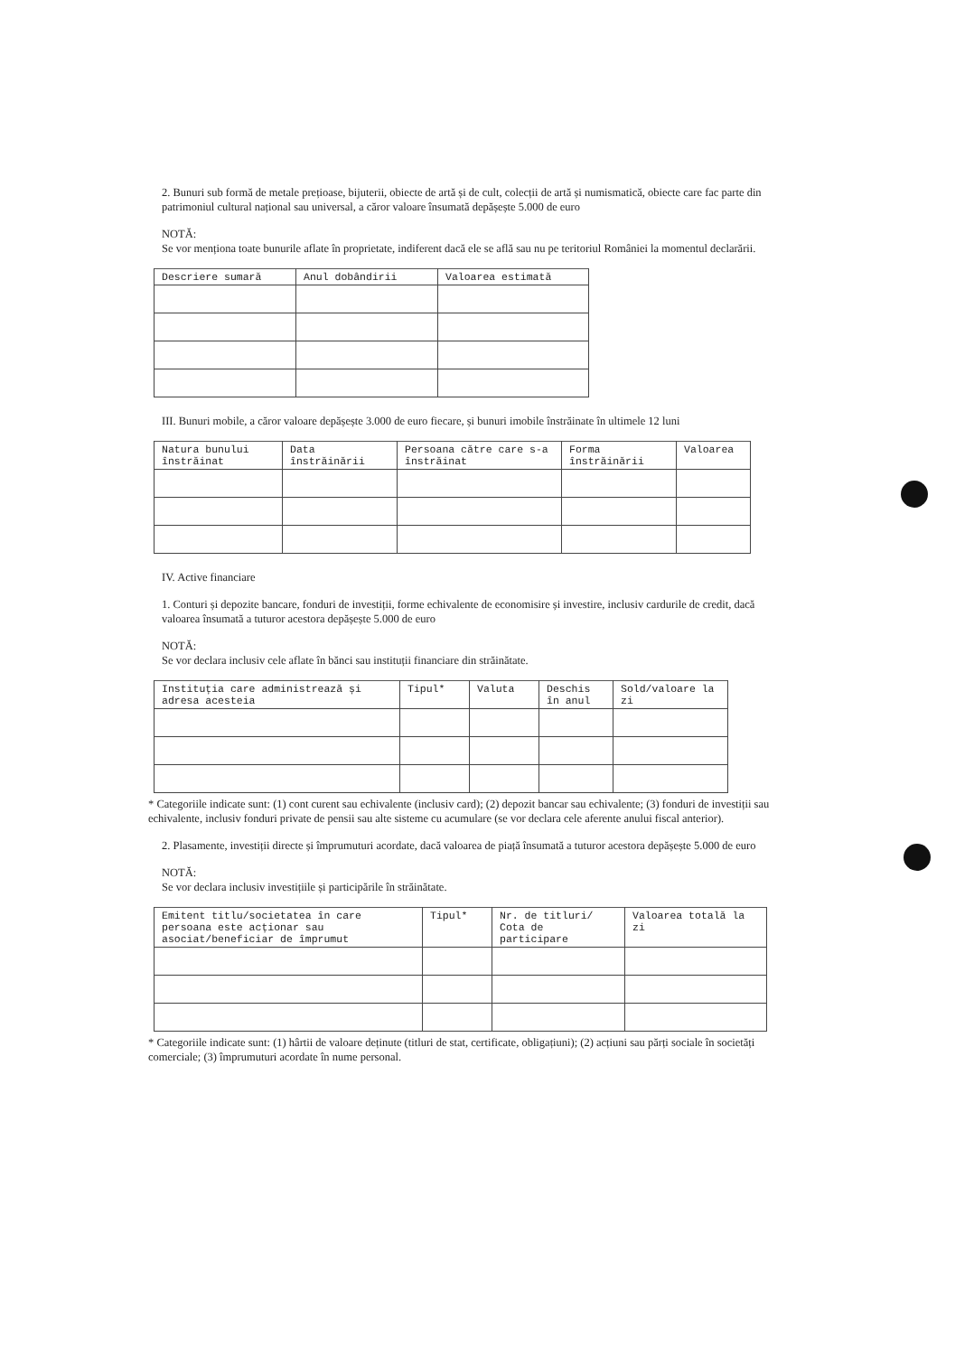2. Bunuri sub formă de metale prețioase, bijuterii, obiecte de artă și de cult, colecții de artă și numismatică, obiecte care fac parte din patrimoniul cultural național sau universal, a căror valoare însumată depășește 5.000 de euro
NOTĂ:
Se vor menționa toate bunurile aflate în proprietate, indiferent dacă ele se află sau nu pe teritoriul României la momentul declarării.
| Descriere sumară | Anul dobândirii | Valoarea estimată |
| --- | --- | --- |
III. Bunuri mobile, a căror valoare depășește 3.000 de euro fiecare, și bunuri imobile înstrăinate în ultimele 12 luni
| Natura bunului înstrăinat | Data înstrăinării | Persoana către care s-a înstrăinat | Forma înstrăinării | Valoarea |
| --- | --- | --- | --- | --- |
IV. Active financiare
1. Conturi și depozite bancare, fonduri de investiții, forme echivalente de economisire și investire, inclusiv cardurile de credit, dacă valoarea însumată a tuturor acestora depășește 5.000 de euro
NOTĂ:
Se vor declara inclusiv cele aflate în bănci sau instituții financiare din străinătate.
| Instituția care administrează și adresa acesteia | Tipul* | Valuta | Deschis în anul | Sold/valoare la zi |
| --- | --- | --- | --- | --- |
* Categoriile indicate sunt: (1) cont curent sau echivalente (inclusiv card); (2) depozit bancar sau echivalente; (3) fonduri de investiții sau echivalente, inclusiv fonduri private de pensii sau alte sisteme cu acumulare (se vor declara cele aferente anului fiscal anterior).
2. Plasamente, investiții directe și împrumuturi acordate, dacă valoarea de piață însumată a tuturor acestora depășește 5.000 de euro
NOTĂ:
Se vor declara inclusiv investițiile și participările în străinătate.
| Emitent titlu/societatea în care persoana este acționar sau asociat/beneficiar de împrumut | Tipul* | Nr. de titluri/ Cota de participare | Valoarea totală la zi |
| --- | --- | --- | --- |
* Categoriile indicate sunt: (1) hârtii de valoare deținute (titluri de stat, certificate, obligațiuni); (2) acțiuni sau părți sociale în societăți comerciale; (3) împrumuturi acordate în nume personal.